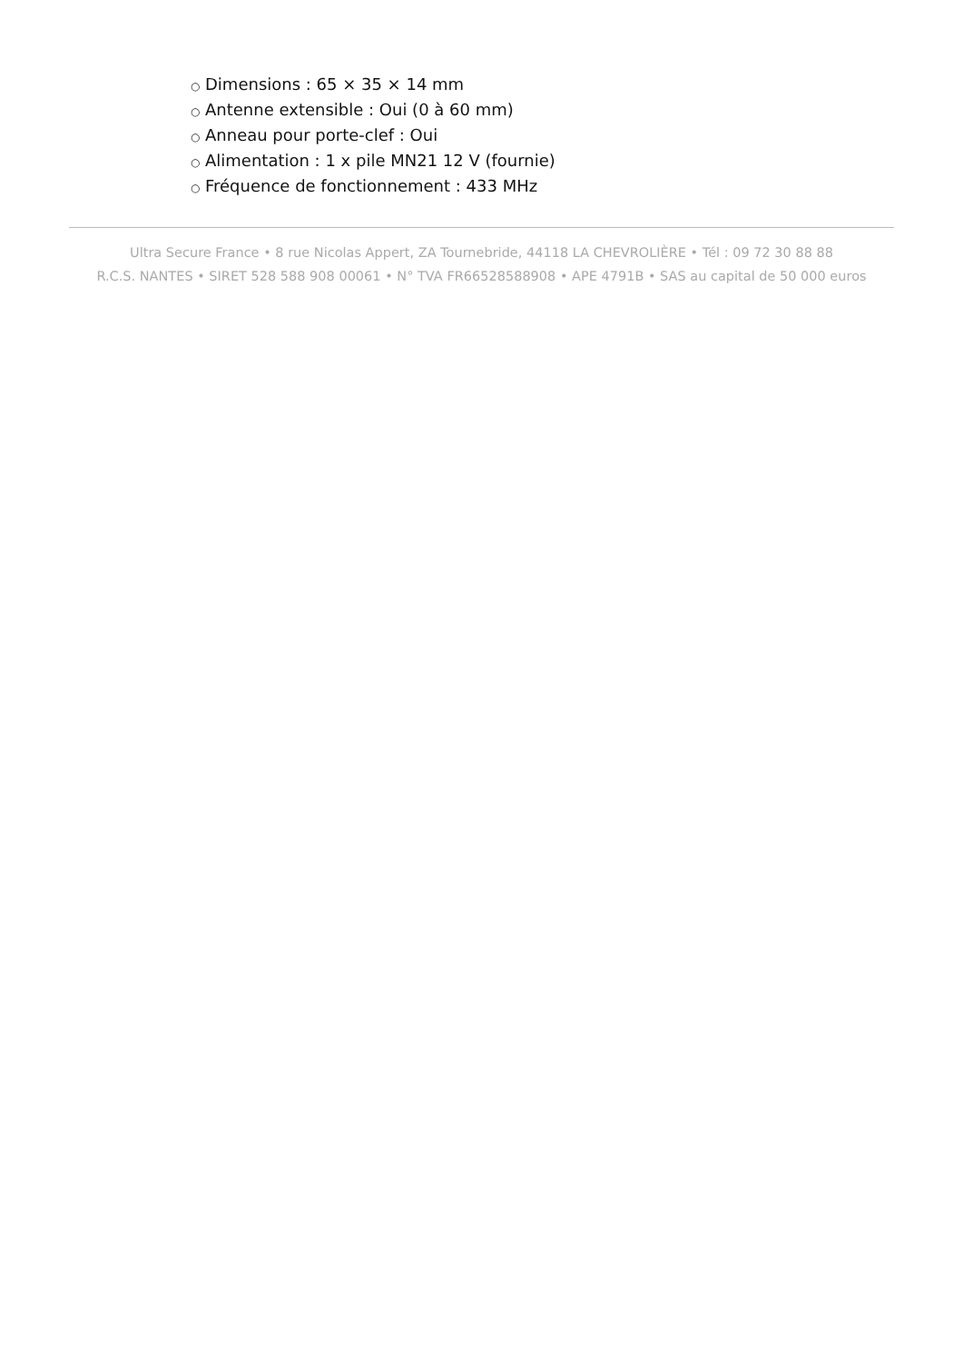○ Dimensions : 65 × 35 × 14 mm
○ Antenne extensible : Oui (0 à 60 mm)
○ Anneau pour porte-clef : Oui
○ Alimentation : 1 x pile MN21 12 V (fournie)
○ Fréquence de fonctionnement : 433 MHz
Ultra Secure France • 8 rue Nicolas Appert, ZA Tournebride, 44118 LA CHEVROLIÈRE • Tél : 09 72 30 88 88
R.C.S. NANTES • SIRET 528 588 908 00061 • N° TVA FR66528588908 • APE 4791B • SAS au capital de 50 000 euros